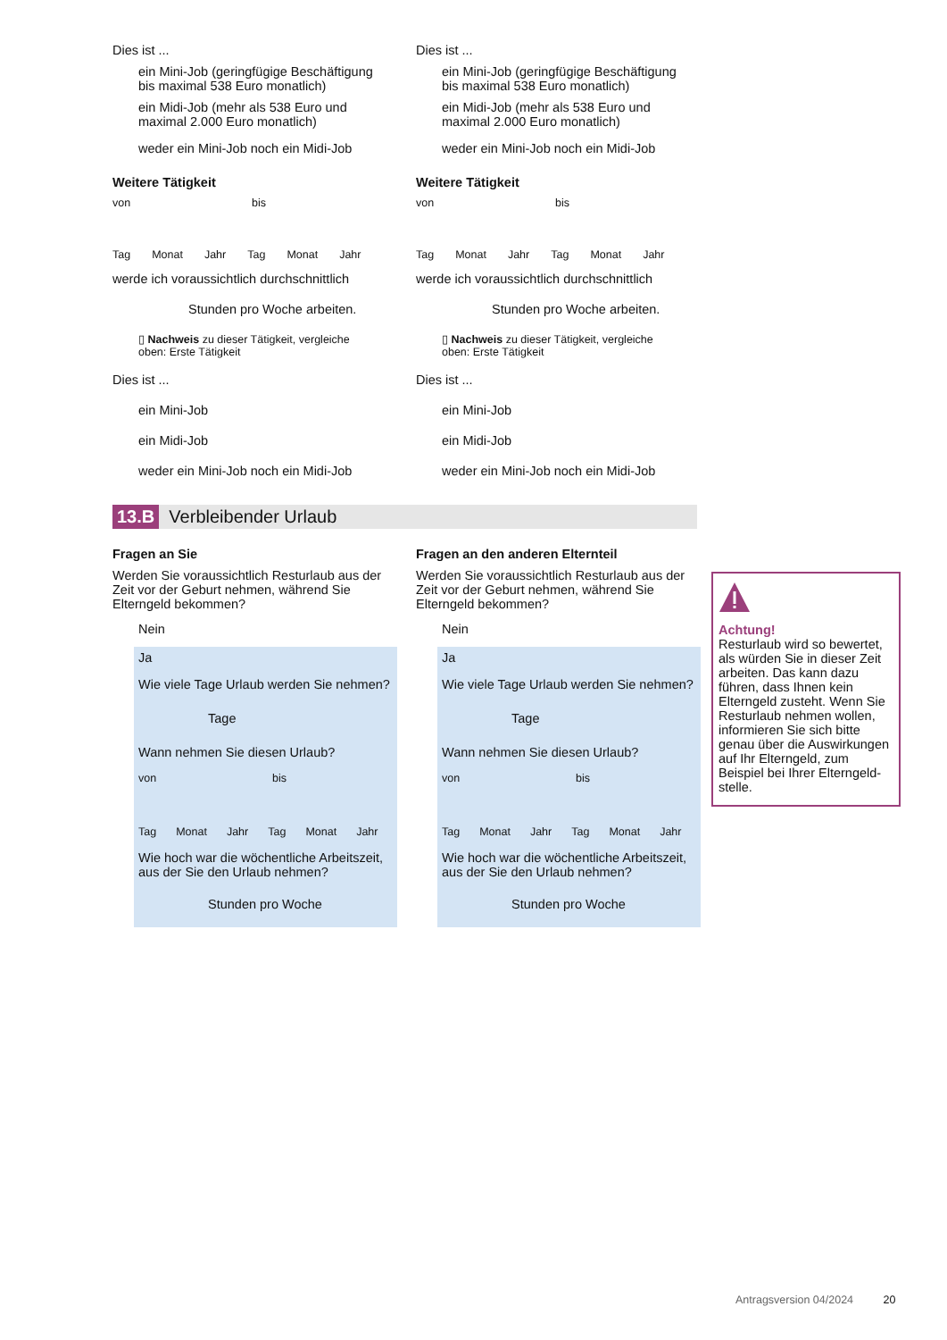Dies ist ...
ein Mini-Job (geringfügige Beschäftigung bis maximal 538 Euro monatlich)
ein Midi-Job (mehr als 538 Euro und maximal 2.000 Euro monatlich)
weder ein Mini-Job noch ein Midi-Job
Weitere Tätigkeit
von bis
Tag Monat Jahr Tag Monat Jahr
werde ich voraussichtlich durchschnittlich
Stunden pro Woche arbeiten.
▯ Nachweis zu dieser Tätigkeit, vergleiche oben: Erste Tätigkeit
Dies ist ...
ein Mini-Job
ein Midi-Job
weder ein Mini-Job noch ein Midi-Job
Dies ist ...
ein Mini-Job (geringfügige Beschäftigung bis maximal 538 Euro monatlich)
ein Midi-Job (mehr als 538 Euro und maximal 2.000 Euro monatlich)
weder ein Mini-Job noch ein Midi-Job
Weitere Tätigkeit
von bis
Tag Monat Jahr Tag Monat Jahr
werde ich voraussichtlich durchschnittlich
Stunden pro Woche arbeiten.
▯ Nachweis zu dieser Tätigkeit, vergleiche oben: Erste Tätigkeit
Dies ist ...
ein Mini-Job
ein Midi-Job
weder ein Mini-Job noch ein Midi-Job
13.B Verbleibender Urlaub
Fragen an Sie
Werden Sie voraussichtlich Resturlaub aus der Zeit vor der Geburt nehmen, während Sie Elterngeld bekommen?
Nein
Ja
Wie viele Tage Urlaub werden Sie nehmen?
Tage
Wann nehmen Sie diesen Urlaub?
von bis
Tag Monat Jahr Tag Monat Jahr
Wie hoch war die wöchentliche Arbeitszeit, aus der Sie den Urlaub nehmen?
Stunden pro Woche
Fragen an den anderen Elternteil
Werden Sie voraussichtlich Resturlaub aus der Zeit vor der Geburt nehmen, während Sie Elterngeld bekommen?
Nein
Ja
Wie viele Tage Urlaub werden Sie nehmen?
Tage
Wann nehmen Sie diesen Urlaub?
von bis
Tag Monat Jahr Tag Monat Jahr
Wie hoch war die wöchentliche Arbeitszeit, aus der Sie den Urlaub nehmen?
Stunden pro Woche
Achtung!
Resturlaub wird so bewertet, als würden Sie in dieser Zeit arbeiten. Das kann dazu führen, dass Ihnen kein Elterngeld zusteht. Wenn Sie Resturlaub nehmen wollen, informieren Sie sich bitte genau über die Auswirkungen auf Ihr Elterngeld, zum Beispiel bei Ihrer Elterngeld-stelle.
Antragsversion 04/2024 20